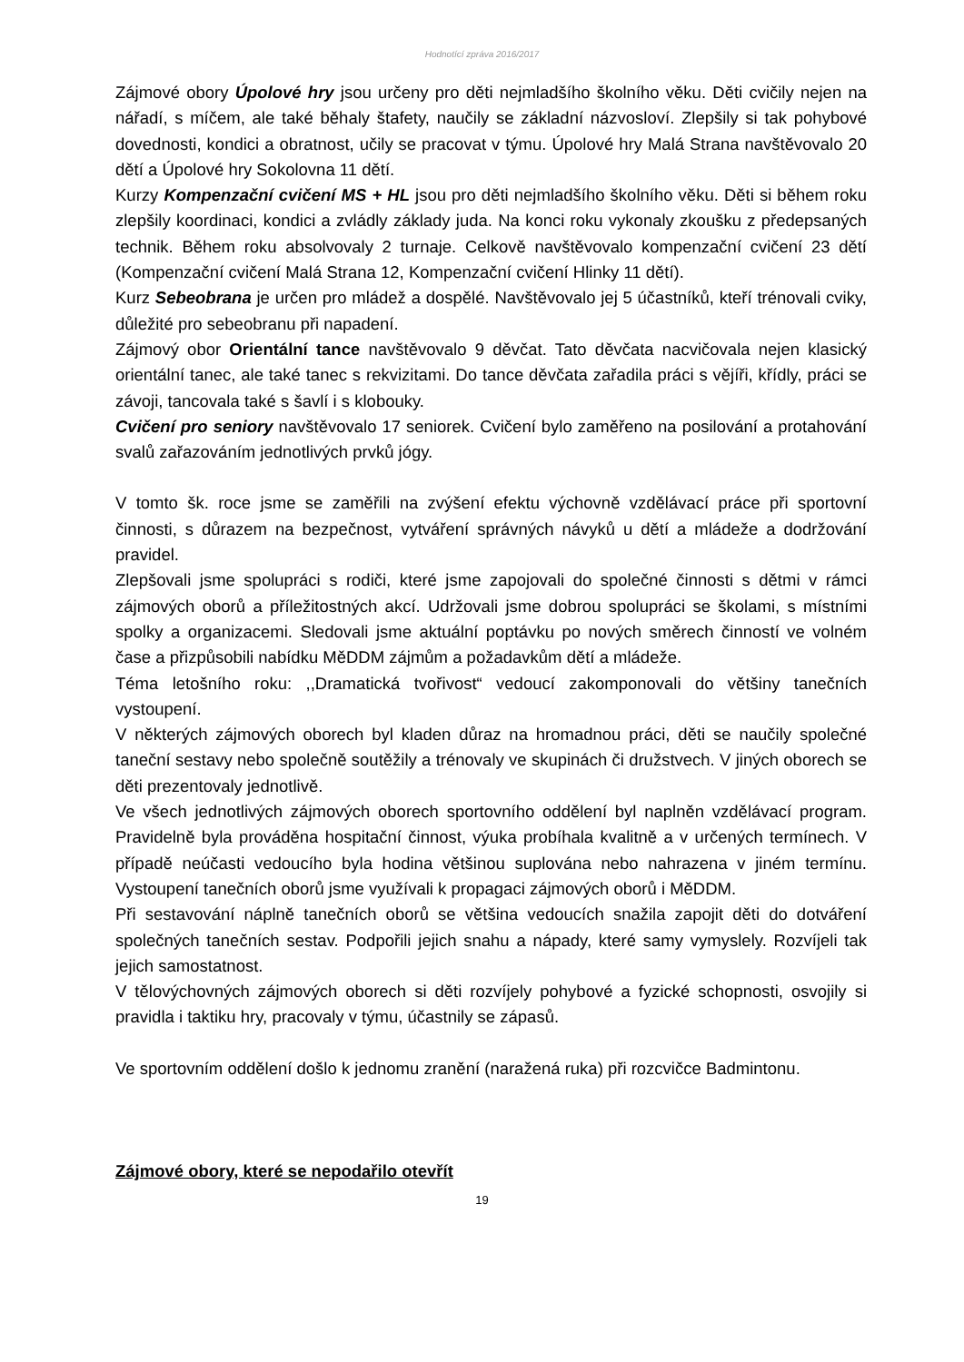Hodnotící zpráva 2016/2017
Zájmové obory Úpolové hry jsou určeny pro děti nejmladšího školního věku. Děti cvičily nejen na nářadí, s míčem, ale také běhaly štafety, naučily se základní názvosloví. Zlepšily si tak pohybové dovednosti, kondici a obratnost, učily se pracovat v týmu. Úpolové hry Malá Strana navštěvovalo 20 dětí a Úpolové hry Sokolovna 11 dětí.
Kurzy Kompenzační cvičení MS + HL jsou pro děti nejmladšího školního věku. Děti si během roku zlepšily koordinaci, kondici a zvládly základy juda. Na konci roku vykonaly zkoušku z předepsaných technik. Během roku absolvovaly 2 turnaje. Celkově navštěvovalo kompenzační cvičení 23 dětí (Kompenzační cvičení Malá Strana 12, Kompenzační cvičení Hlinky 11 dětí).
Kurz Sebeobrana je určen pro mládež a dospělé. Navštěvovalo jej 5 účastníků, kteří trénovali cviky, důležité pro sebeobranu při napadení.
Zájmový obor Orientální tance navštěvovalo 9 děvčat. Tato děvčata nacvičovala nejen klasický orientální tanec, ale také tanec s rekvizitami. Do tance děvčata zařadila práci s vějíři, křídly, práci se závoji, tancovala také s šavlí i s klobouky.
Cvičení pro seniory navštěvovalo 17 seniorek. Cvičení bylo zaměřeno na posilování a protahování svalů zařazováním jednotlivých prvků jógy.
V tomto šk. roce jsme se zaměřili na zvýšení efektu výchovně vzdělávací práce při sportovní činnosti, s důrazem na bezpečnost, vytváření správných návyků u dětí a mládeže a dodržování pravidel.
Zlepšovali jsme spolupráci s rodiči, které jsme zapojovali do společné činnosti s dětmi v rámci zájmových oborů a příležitostných akcí. Udržovali jsme dobrou spolupráci se školami, s místními spolky a organizacemi. Sledovali jsme aktuální poptávku po nových směrech činností ve volném čase a přizpůsobili nabídku MěDDM zájmům a požadavkům dětí a mládeže.
Téma letošního roku: ,,Dramatická tvořivost“ vedoucí zakomponovali do většiny tanečních vystoupení.
V některých zájmových oborech byl kladen důraz na hromadnou práci, děti se naučily společné taneční sestavy nebo společně soutěžily a trénovaly ve skupinách či družstvech. V jiných oborech se děti prezentovaly jednotlivě.
Ve všech jednotlivých zájmových oborech sportovního oddělení byl naplněn vzdělávací program. Pravidelně byla prováděna hospitační činnost, výuka probíhala kvalitně a v určených termínech. V případě neúčasti vedoucího byla hodina většinou suplována nebo nahrazena v jiném termínu. Vystoupení tanečních oborů jsme využívali k propagaci zájmových oborů i MěDDM.
Při sestavování náplně tanečních oborů se většina vedoucích snažila zapojit děti do dotváření společných tanečních sestav. Podpořili jejich snahu a nápady, které samy vymyslely. Rozvíjeli tak jejich samostatnost.
V tělovýchovných zájmových oborech si děti rozvíjely pohybové a fyzické schopnosti, osvojily si pravidla i taktiku hry, pracovaly v týmu, účastnily se zápasů.
Ve sportovním oddělení došlo k jednomu zranění (naražená ruka) při rozcvičce Badmintonu.
Zájmové obory, které se nepodařilo otevřít
19